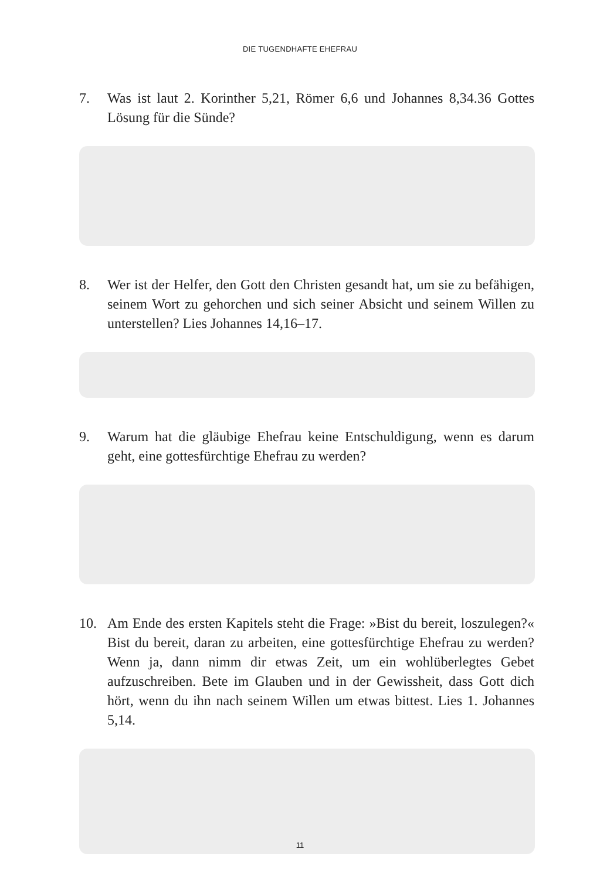DIE TUGENDHAFTE EHEFRAU
7. Was ist laut 2. Korinther 5,21, Römer 6,6 und Johannes 8,34.36 Gottes Lösung für die Sünde?
8. Wer ist der Helfer, den Gott den Christen gesandt hat, um sie zu befähigen, seinem Wort zu gehorchen und sich seiner Absicht und seinem Willen zu unterstellen? Lies Johannes 14,16–17.
9. Warum hat die gläubige Ehefrau keine Entschuldigung, wenn es darum geht, eine gottesfürchtige Ehefrau zu werden?
10. Am Ende des ersten Kapitels steht die Frage: »Bist du bereit, loszulegen?« Bist du bereit, daran zu arbeiten, eine gottesfürchtige Ehefrau zu werden? Wenn ja, dann nimm dir etwas Zeit, um ein wohlüberlegtes Gebet aufzuschreiben. Bete im Glauben und in der Gewissheit, dass Gott dich hört, wenn du ihn nach seinem Willen um etwas bittest. Lies 1. Johannes 5,14.
11